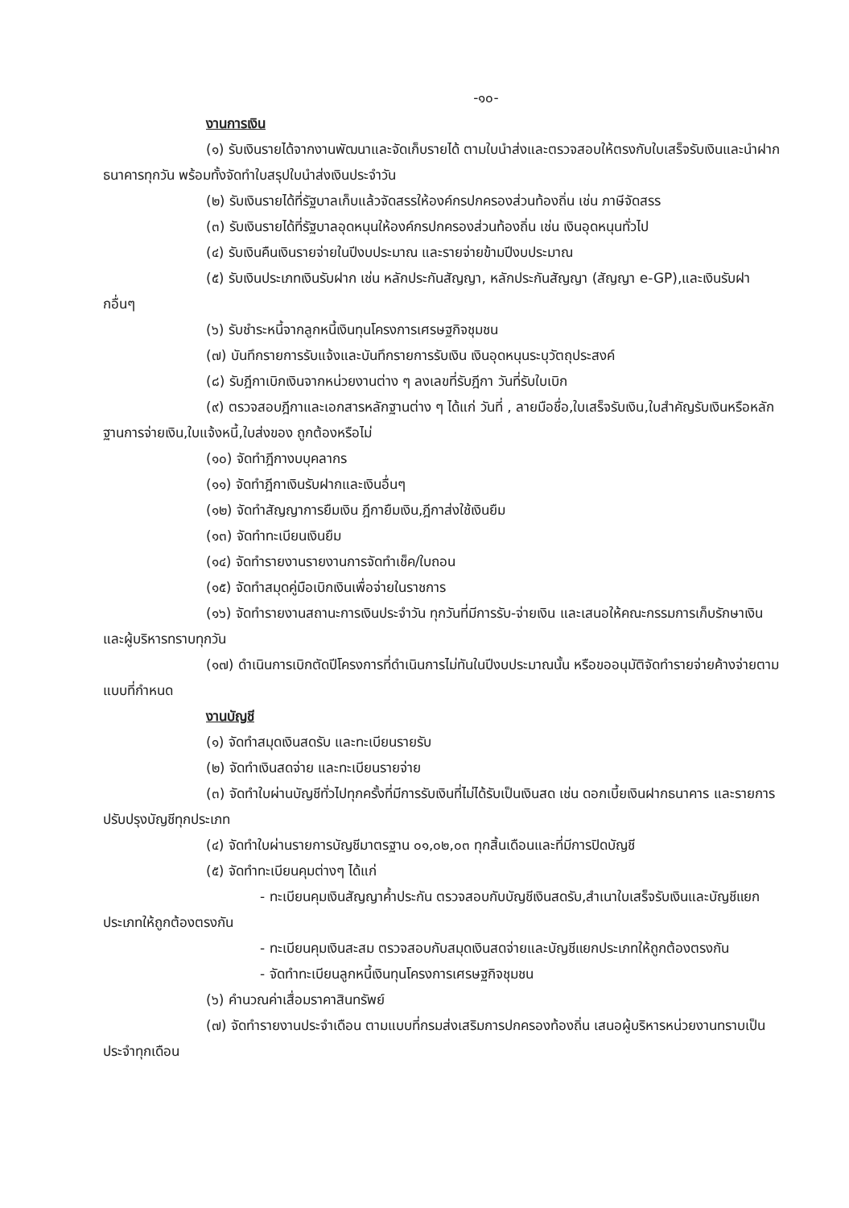-๑๐-
งานการเงิน
(๑) รับเงินรายได้จากงานพัฒนาและจัดเก็บรายได้ ตามใบนำส่งและตรวจสอบให้ตรงกับใบเสร็จรับเงินและนำฝากธนาคารทุกวัน พร้อมทั้งจัดทำใบสรุปใบนำส่งเงินประจำวัน
(๒) รับเงินรายได้ที่รัฐบาลเก็บแล้วจัดสรรให้องค์กรปกครองส่วนท้องถิ่น เช่น ภาษีจัดสรร
(๓) รับเงินรายได้ที่รัฐบาลอุดหนุนให้องค์กรปกครองส่วนท้องถิ่น เช่น เงินอุดหนุนทั่วไป
(๔) รับเงินคืนเงินรายจ่ายในปีงบประมาณ และรายจ่ายข้ามปีงบประมาณ
(๕) รับเงินประเภทเงินรับฝาก เช่น หลักประกันสัญญา, หลักประกันสัญญา (สัญญา e-GP),และเงินรับฝากอื่นๆ
(๖) รับชำระหนี้จากลูกหนี้เงินทุนโครงการเศรษฐกิจชุมชน
(๗) บันทึกรายการรับแจ้งและบันทึกรายการรับเงิน เงินอุดหนุนระบุวัตถุประสงค์
(๘) รับฎีกาเบิกเงินจากหน่วยงานต่าง ๆ ลงเลขที่รับฎีกา วันที่รับใบเบิก
(๙) ตรวจสอบฎีกาและเอกสารหลักฐานต่าง ๆ ได้แก่ วันที่ , ลายมือชื่อ,ใบเสร็จรับเงิน,ใบสำคัญรับเงินหรือหลักฐานการจ่ายเงิน,ใบแจ้งหนี้,ใบส่งของ ถูกต้องหรือไม่
(๑๐) จัดทำฎีกางบบุคลากร
(๑๑) จัดทำฎีกาเงินรับฝากและเงินอื่นๆ
(๑๒) จัดทำสัญญาการยืมเงิน ฎีกายืมเงิน,ฎีกาส่งใช้เงินยืม
(๑๓) จัดทำทะเบียนเงินยืม
(๑๔) จัดทำรายงานรายงานการจัดทำเช็ค/ใบถอน
(๑๕) จัดทำสมุดคู่มือเบิกเงินเพื่อจ่ายในราชการ
(๑๖) จัดทำรายงานสถานะการเงินประจำวัน ทุกวันที่มีการรับ-จ่ายเงิน และเสนอให้คณะกรรมการเก็บรักษาเงินและผู้บริหารทราบทุกวัน
(๑๗) ดำเนินการเบิกตัดปีโครงการที่ดำเนินการไม่ทันในปีงบประมาณนั้น หรือขออนุมัติจัดทำรายจ่ายค้างจ่ายตามแบบที่กำหนด
งานบัญชี
(๑) จัดทำสมุดเงินสดรับ และทะเบียนรายรับ
(๒) จัดทำเงินสดจ่าย และทะเบียนรายจ่าย
(๓) จัดทำใบผ่านบัญชีทั่วไปทุกครั้งที่มีการรับเงินที่ไม่ได้รับเป็นเงินสด เช่น ดอกเบี้ยเงินฝากธนาคาร และรายการปรับปรุงบัญชีทุกประเภท
(๔) จัดทำใบผ่านรายการบัญชีมาตรฐาน ๐๑,๐๒,๐๓ ทุกสิ้นเดือนและที่มีการปิดบัญชี
(๕) จัดทำทะเบียนคุมต่างๆ ได้แก่
- ทะเบียนคุมเงินสัญญาค้ำประกัน ตรวจสอบกับบัญชีเงินสดรับ,สำเนาใบเสร็จรับเงินและบัญชีแยกประเภทให้ถูกต้องตรงกัน
- ทะเบียนคุมเงินสะสม ตรวจสอบกับสมุดเงินสดจ่ายและบัญชีแยกประเภทให้ถูกต้องตรงกัน
- จัดทำทะเบียนลูกหนี้เงินทุนโครงการเศรษฐกิจชุมชน
(๖) คำนวณค่าเสื่อมราคาสินทรัพย์
(๗) จัดทำรายงานประจำเดือน ตามแบบที่กรมส่งเสริมการปกครองท้องถิ่น เสนอผู้บริหารหน่วยงานทราบเป็นประจำทุกเดือน